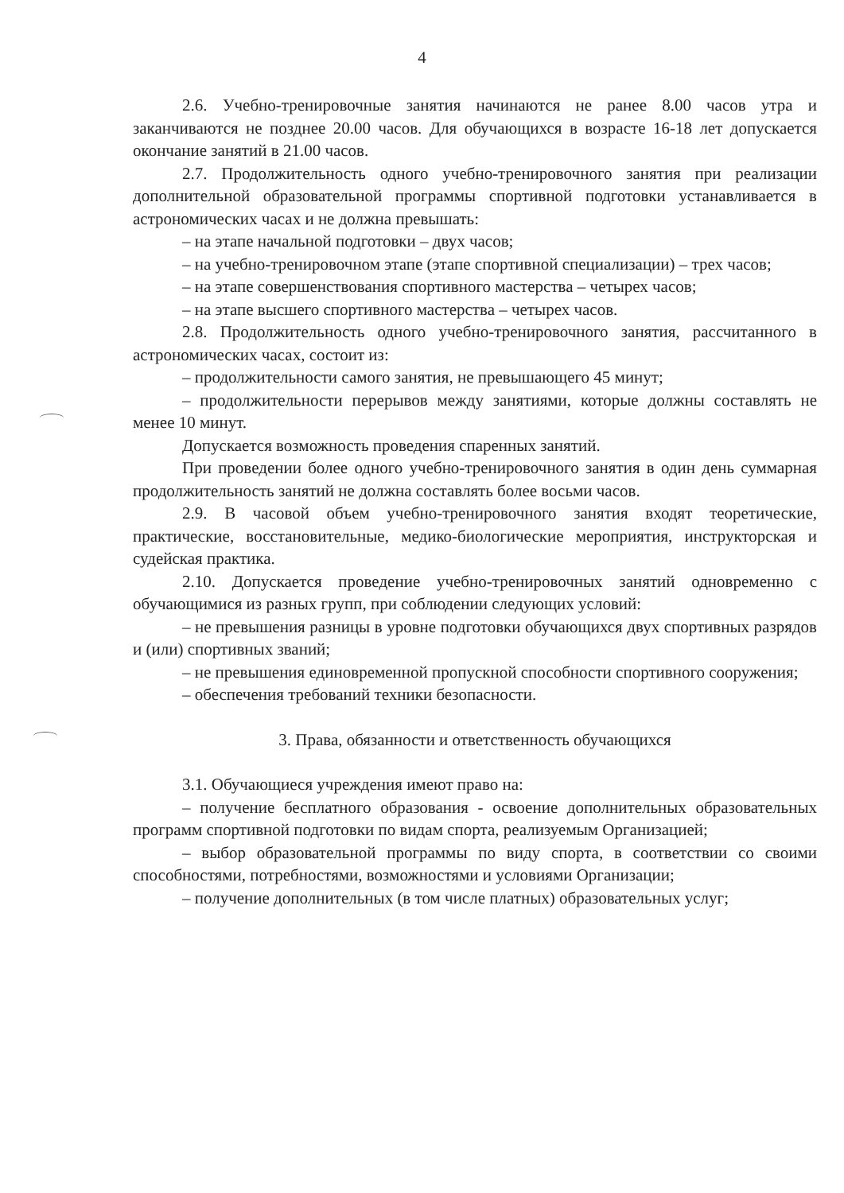4
2.6. Учебно-тренировочные занятия начинаются не ранее 8.00 часов утра и заканчиваются не позднее 20.00 часов. Для обучающихся в возрасте 16-18 лет допускается окончание занятий в 21.00 часов.
2.7. Продолжительность одного учебно-тренировочного занятия при реализации дополнительной образовательной программы спортивной подготовки устанавливается в астрономических часах и не должна превышать:
– на этапе начальной подготовки – двух часов;
– на учебно-тренировочном этапе (этапе спортивной специализации) – трех часов;
– на этапе совершенствования спортивного мастерства – четырех часов;
– на этапе высшего спортивного мастерства – четырех часов.
2.8. Продолжительность одного учебно-тренировочного занятия, рассчитанного в астрономических часах, состоит из:
– продолжительности самого занятия, не превышающего 45 минут;
– продолжительности перерывов между занятиями, которые должны составлять не менее 10 минут.
Допускается возможность проведения спаренных занятий.
При проведении более одного учебно-тренировочного занятия в один день суммарная продолжительность занятий не должна составлять более восьми часов.
2.9. В часовой объем учебно-тренировочного занятия входят теоретические, практические, восстановительные, медико-биологические мероприятия, инструкторская и судейская практика.
2.10. Допускается проведение учебно-тренировочных занятий одновременно с обучающимися из разных групп, при соблюдении следующих условий:
– не превышения разницы в уровне подготовки обучающихся двух спортивных разрядов и (или) спортивных званий;
– не превышения единовременной пропускной способности спортивного сооружения;
– обеспечения требований техники безопасности.
3. Права, обязанности и ответственность обучающихся
3.1. Обучающиеся учреждения имеют право на:
– получение бесплатного образования - освоение дополнительных образовательных программ спортивной подготовки по видам спорта, реализуемым Организацией;
– выбор образовательной программы по виду спорта, в соответствии со своими способностями, потребностями, возможностями и условиями Организации;
– получение дополнительных (в том числе платных) образовательных услуг;